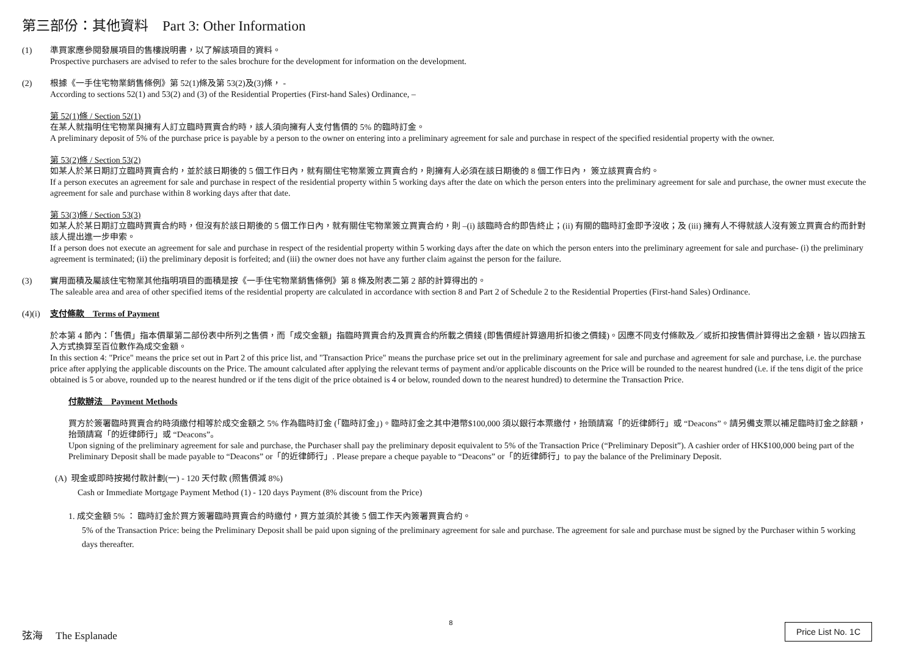第三部份：其他資料　Part 3: Other Information
(1) 準買家應參閱發展項目的售樓說明書，以了解該項目的資料。
Prospective purchasers are advised to refer to the sales brochure for the development for information on the development.
(2) 根據《一手住宅物業銷售條例》第 52(1)條及第 53(2)及(3)條， -
According to sections 52(1) and 53(2) and (3) of the Residential Properties (First-hand Sales) Ordinance, –
第 52(1)條 / Section 52(1)
在某人就指明住宅物業與擁有人訂立臨時買賣合約時，該人須向擁有人支付售價的 5% 的臨時訂金。
A preliminary deposit of 5% of the purchase price is payable by a person to the owner on entering into a preliminary agreement for sale and purchase in respect of the specified residential property with the owner.
第 53(2)條 / Section 53(2)
如某人於某日期訂立臨時買賣合約，並於該日期後的 5 個工作日內，就有關住宅物業簽立買賣合約，則擁有人必須在該日期後的 8 個工作日內， 簽立該買賣合約。
If a person executes an agreement for sale and purchase in respect of the residential property within 5 working days after the date on which the person enters into the preliminary agreement for sale and purchase, the owner must execute the agreement for sale and purchase within 8 working days after that date.
第 53(3)條 / Section 53(3)
如某人於某日期訂立臨時買賣合約時，但沒有於該日期後的 5 個工作日內，就有關住宅物業簽立買賣合約，則 –(i) 該臨時合約即告終止；(ii) 有關的臨時訂金即予沒收；及 (iii) 擁有人不得就該人沒有簽立買賣合約而針對該人提出進一步申索。
If a person does not execute an agreement for sale and purchase in respect of the residential property within 5 working days after the date on which the person enters into the preliminary agreement for sale and purchase- (i) the preliminary agreement is terminated; (ii) the preliminary deposit is forfeited; and (iii) the owner does not have any further claim against the person for the failure.
(3) 實用面積及屬該住宅物業其他指明項目的面積是按《一手住宅物業銷售條例》第 8 條及附表二第 2 部的計算得出的。
The saleable area and area of other specified items of the residential property are calculated in accordance with section 8 and Part 2 of Schedule 2 to the Residential Properties (First-hand Sales) Ordinance.
(4)(i)
支付條款　Terms of Payment
於本第 4 節內：「售價」指本價單第二部份表中所列之售價，而「成交金額」指臨時買賣合約及買賣合約所載之價錢 (即售價經計算適用折扣後之價錢)。因應不同支付條款及／或折扣按售價計算得出之金額，皆以四捨五入方式換算至百位數作為成交金額。
In this section 4: "Price" means the price set out in Part 2 of this price list, and "Transaction Price" means the purchase price set out in the preliminary agreement for sale and purchase and agreement for sale and purchase, i.e. the purchase price after applying the applicable discounts on the Price. The amount calculated after applying the relevant terms of payment and/or applicable discounts on the Price will be rounded to the nearest hundred (i.e. if the tens digit of the price obtained is 5 or above, rounded up to the nearest hundred or if the tens digit of the price obtained is 4 or below, rounded down to the nearest hundred) to determine the Transaction Price.
付款辦法　Payment Methods
買方於簽署臨時買賣合約時須繳付相等於成交金額之 5% 作為臨時訂金 (「臨時訂金」)。臨時訂金之其中港幣$100,000 須以銀行本票繳付，抬頭請寫「的近律師行」或 “Deacons”。請另備支票以補足臨時訂金之餘額，抬頭請寫「的近律師行」或 “Deacons”。
Upon signing of the preliminary agreement for sale and purchase, the Purchaser shall pay the preliminary deposit equivalent to 5% of the Transaction Price (“Preliminary Deposit”). A cashier order of HK$100,000 being part of the Preliminary Deposit shall be made payable to “Deacons” or「的近律師行」. Please prepare a cheque payable to “Deacons” or「的近律師行」to pay the balance of the Preliminary Deposit.
(A) 現金或即時按揭付款計劃(一) - 120 天付款 (照售價減 8%)
Cash or Immediate Mortgage Payment Method (1) - 120 days Payment (8% discount from the Price)
1. 成交金額 5% ： 臨時訂金於買方簽署臨時買賣合約時繳付，買方並須於其後 5 個工作天內簽署買賣合約。
5% of the Transaction Price: being the Preliminary Deposit shall be paid upon signing of the preliminary agreement for sale and purchase. The agreement for sale and purchase must be signed by the Purchaser within 5 working days thereafter.
弦海　 The Esplanade 8 Price List No. 1C